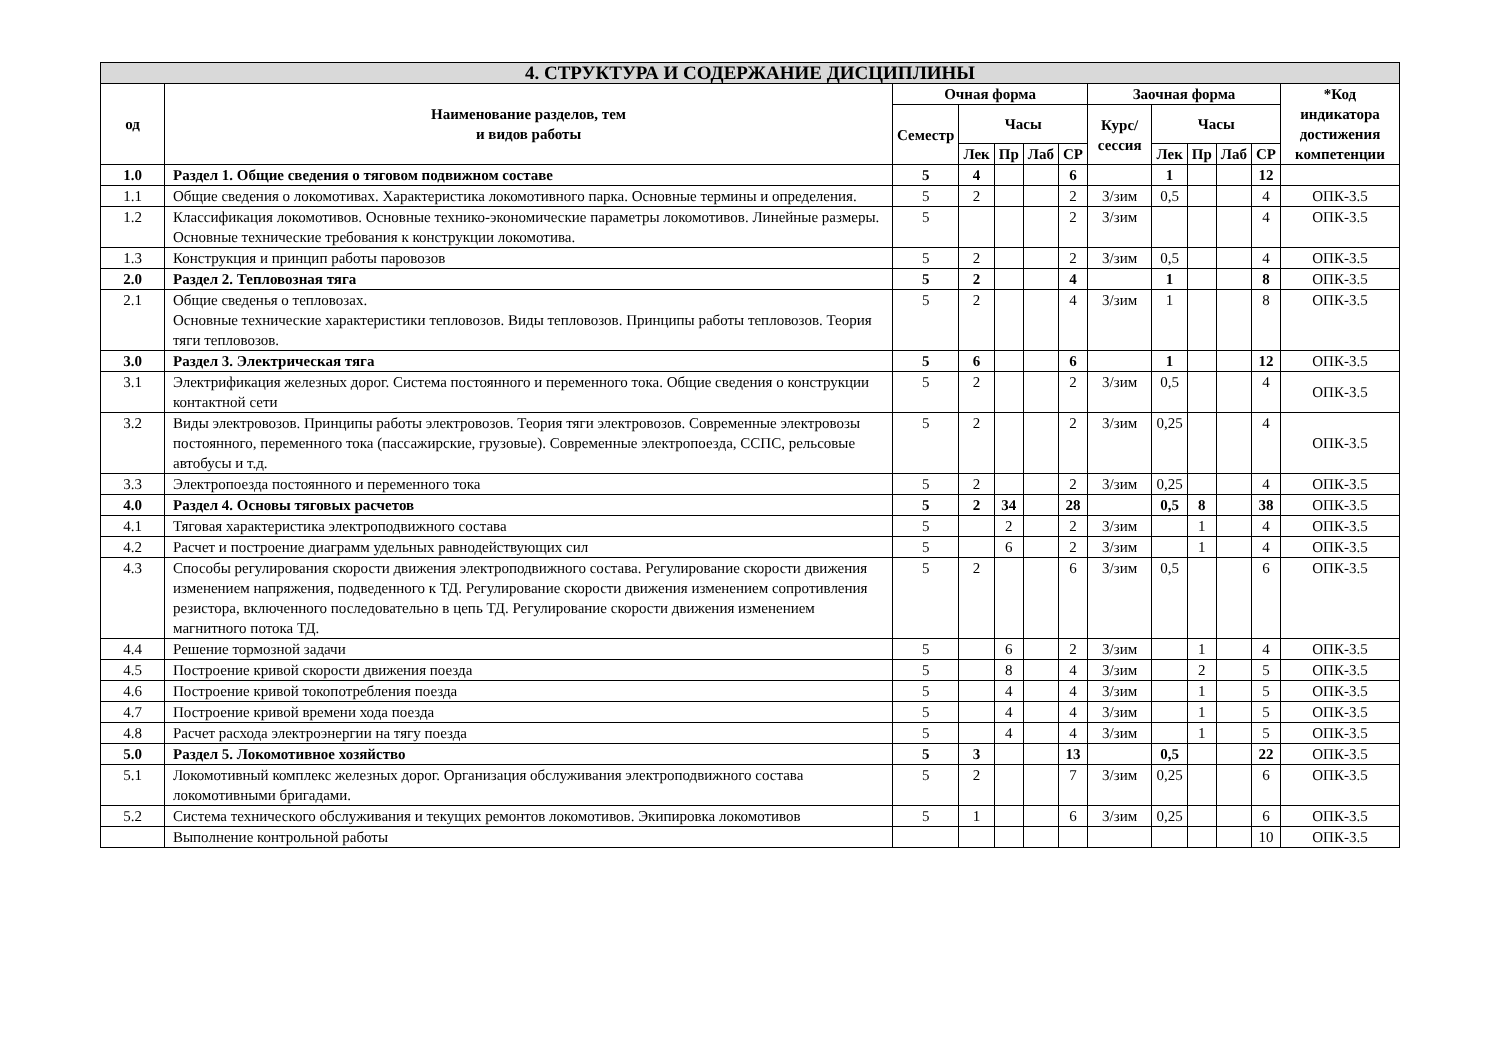| 4. СТРУКТУРА И СОДЕРЖАНИЕ ДИСЦИПЛИНЫ | | | | | | | | | | | | |
| --- | --- | --- | --- | --- | --- | --- | --- | --- | --- | --- | --- | --- |
| од | Наименование разделов, тем и видов работы | Очная форма | | | | | Заочная форма | | | | | *Код индикатора достижения компетенции |
| | | Семестр | Часы | | | | Курс/ сессия | Часы | | | | |
| | | | Лек | Пр | Лаб | СР | | Лек | Пр | Лаб | СР | |
| 1.0 | Раздел 1. Общие сведения о тяговом подвижном составе | 5 | 4 | | | 6 | | 1 | | | 12 | |
| 1.1 | Общие сведения о локомотивах. Характеристика локомотивного парка. Основные термины и определения. | 5 | 2 | | | 2 | 3/зим | 0,5 | | | 4 | ОПК-3.5 |
| 1.2 | Классификация локомотивов. Основные технико-экономические параметры локомотивов. Линейные размеры. Основные технические требования к конструкции локомотива. | 5 | | | | 2 | 3/зим | | | | 4 | ОПК-3.5 |
| 1.3 | Конструкция и принцип работы паровозов | 5 | 2 | | | 2 | 3/зим | 0,5 | | | 4 | ОПК-3.5 |
| 2.0 | Раздел 2. Тепловозная тяга | 5 | 2 | | | 4 | | 1 | | | 8 | ОПК-3.5 |
| 2.1 | Общие сведенья о тепловозах. Основные технические характеристики тепловозов. Виды тепловозов. Принципы работы тепловозов. Теория тяги тепловозов. | 5 | 2 | | | 4 | 3/зим | 1 | | | 8 | ОПК-3.5 |
| 3.0 | Раздел 3. Электрическая тяга | 5 | 6 | | | 6 | | 1 | | | 12 | ОПК-3.5 |
| 3.1 | Электрификация железных дорог. Система постоянного и переменного тока. Общие сведения о конструкции контактной сети | 5 | 2 | | | 2 | 3/зим | 0,5 | | | 4 | ОПК-3.5 |
| 3.2 | Виды электровозов. Принципы работы электровозов. Теория тяги электровозов. Современные электровозы постоянного, переменного тока (пассажирские, грузовые). Современные электропоезда, ССПС, рельсовые автобусы и т.д. | 5 | 2 | | | 2 | 3/зим | 0,25 | | | 4 | ОПК-3.5 |
| 3.3 | Электропоезда постоянного и переменного тока | 5 | 2 | | | 2 | 3/зим | 0,25 | | | 4 | ОПК-3.5 |
| 4.0 | Раздел 4. Основы тяговых расчетов | 5 | 2 | 34 | | 28 | | 0,5 | 8 | | 38 | ОПК-3.5 |
| 4.1 | Тяговая характеристика электроподвижного состава | 5 | | 2 | | 2 | 3/зим | | 1 | | 4 | ОПК-3.5 |
| 4.2 | Расчет и построение диаграмм удельных равнодействующих сил | 5 | | 6 | | 2 | 3/зим | | 1 | | 4 | ОПК-3.5 |
| 4.3 | Способы регулирования скорости движения электроподвижного состава. Регулирование скорости движения изменением напряжения, подведенного к ТД. Регулирование скорости движения изменением сопротивления резистора, включенного последовательно в цепь ТД. Регулирование скорости движения изменением магнитного потока ТД. | 5 | 2 | | | 6 | 3/зим | 0,5 | | | 6 | ОПК-3.5 |
| 4.4 | Решение тормозной задачи | 5 | | 6 | | 2 | 3/зим | | 1 | | 4 | ОПК-3.5 |
| 4.5 | Построение кривой скорости движения поезда | 5 | | 8 | | 4 | 3/зим | | 2 | | 5 | ОПК-3.5 |
| 4.6 | Построение кривой токопотребления поезда | 5 | | 4 | | 4 | 3/зим | | 1 | | 5 | ОПК-3.5 |
| 4.7 | Построение кривой времени хода поезда | 5 | | 4 | | 4 | 3/зим | | 1 | | 5 | ОПК-3.5 |
| 4.8 | Расчет расхода электроэнергии на тягу поезда | 5 | | 4 | | 4 | 3/зим | | 1 | | 5 | ОПК-3.5 |
| 5.0 | Раздел 5. Локомотивное хозяйство | 5 | 3 | | | 13 | | 0,5 | | | 22 | ОПК-3.5 |
| 5.1 | Локомотивный комплекс железных дорог. Организация обслуживания электроподвижного состава локомотивными бригадами. | 5 | 2 | | | 7 | 3/зим | 0,25 | | | 6 | ОПК-3.5 |
| 5.2 | Система технического обслуживания и текущих ремонтов локомотивов. Экипировка локомотивов | 5 | 1 | | | 6 | 3/зим | 0,25 | | | 6 | ОПК-3.5 |
| | Выполнение контрольной работы | | | | | | | | | | 10 | ОПК-3.5 |